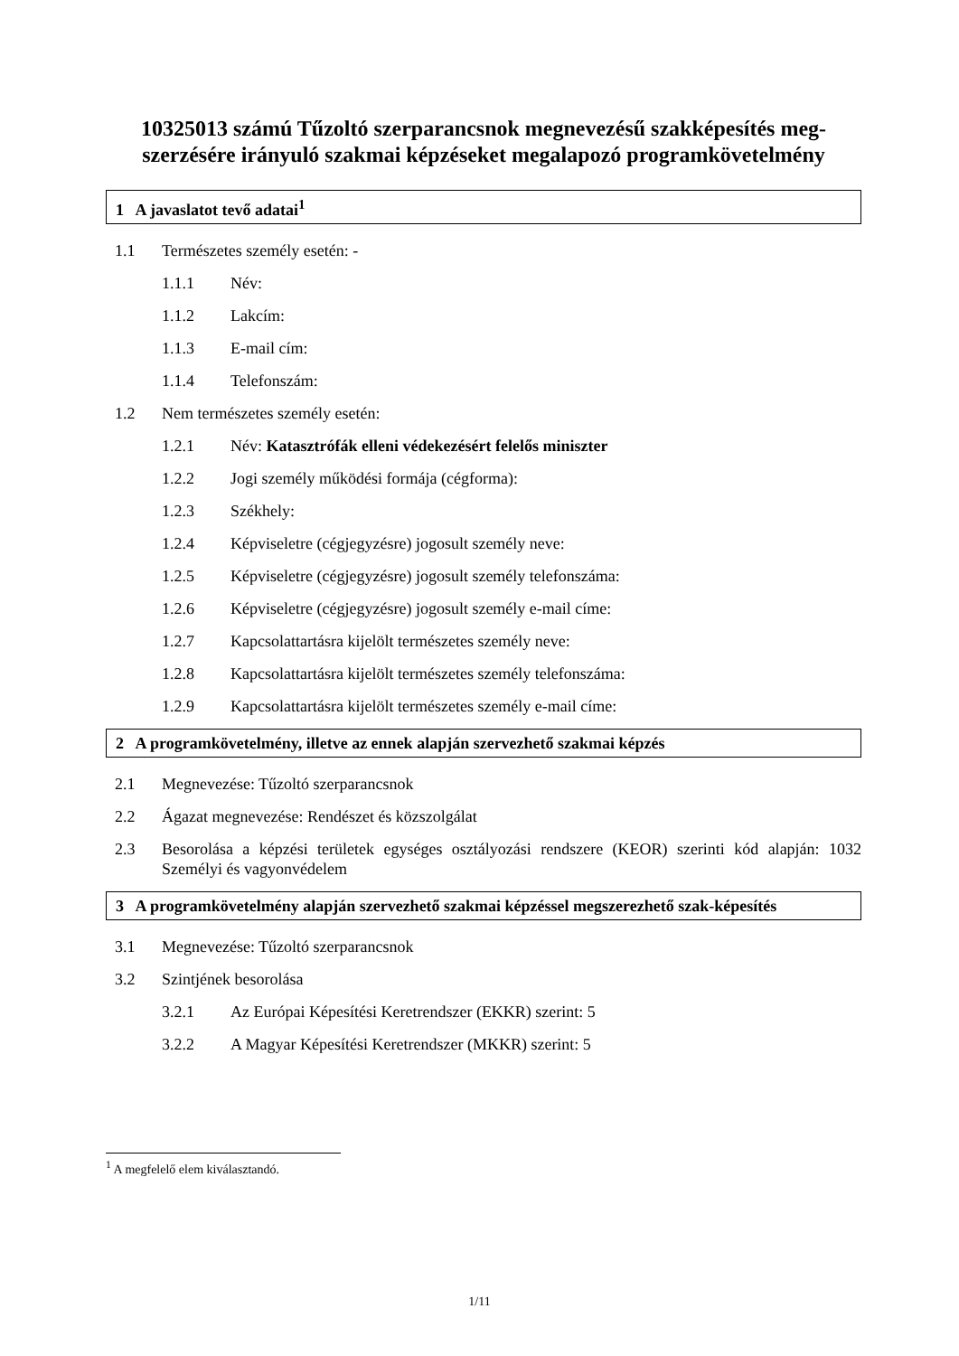10325013 számú Tűzoltó szerparancsnok megnevezésű szakképesítés meg-szerzésére irányuló szakmai képzéseket megalapozó programkövetelmény
1 A javaslatot tevő adatai<sup>1</sup>
1.1 Természetes személy esetén: -
1.1.1 Név:
1.1.2 Lakcím:
1.1.3 E-mail cím:
1.1.4 Telefonszám:
1.2 Nem természetes személy esetén:
1.2.1 Név: Katasztrófák elleni védekezésért felelős miniszter
1.2.2 Jogi személy működési formája (cégforma):
1.2.3 Székhely:
1.2.4 Képviseletre (cégjegyzésre) jogosult személy neve:
1.2.5 Képviseletre (cégjegyzésre) jogosult személy telefonszáma:
1.2.6 Képviseletre (cégjegyzésre) jogosult személy e-mail címe:
1.2.7 Kapcsolattartásra kijelölt természetes személy neve:
1.2.8 Kapcsolattartásra kijelölt természetes személy telefonszáma:
1.2.9 Kapcsolattartásra kijelölt természetes személy e-mail címe:
2 A programkövetelmény, illetve az ennek alapján szervezhető szakmai képzés
2.1 Megnevezése: Tűzoltó szerparancsnok
2.2 Ágazat megnevezése: Rendészet és közszolgálat
2.3 Besorolása a képzési területek egységes osztályozási rendszere (KEOR) szerinti kód alapján: 1032 Személyi és vagyonvédelem
3 A programkövetelmény alapján szervezhető szakmai képzéssel megszerezhető szak-képesítés
3.1 Megnevezése: Tűzoltó szerparancsnok
3.2 Szintjének besorolása
3.2.1 Az Európai Képesítési Keretrendszer (EKKR) szerint: 5
3.2.2 A Magyar Képesítési Keretrendszer (MKKR) szerint: 5
<sup>1</sup> A megfelelő elem kiválasztandó.
1/11